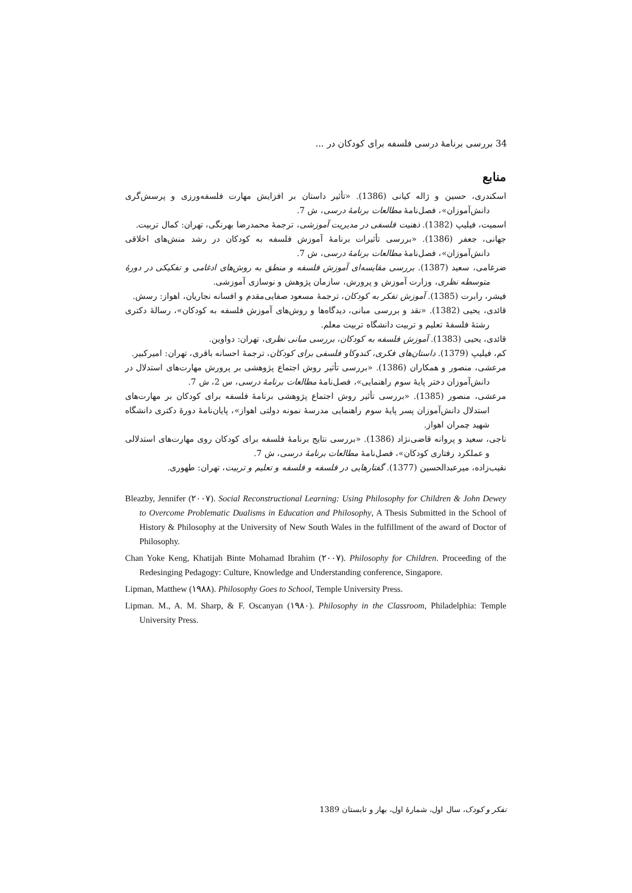34 بررسی برنامهٔ درسی فلسفه برای کودکان در ...
منابع
اسکندری، حسین و ژاله کیانی (1386). «تأثیر داستان بر افزایش مهارت فلسفه‌ورزی و پرسش‌گری دانش‌آموزان»، فصل‌نامهٔ مطالعات برنامهٔ درسی، ش 7.
اسمیت، فیلیپ (1382). ذهنیت فلسفی در مدیریت آموزشی، ترجمهٔ محمدرضا بهرنگی، تهران: کمال تربیت.
جهانی، جعفر (1386). «بررسی تأثیرات برنامهٔ آموزش فلسفه به کودکان در رشد منش‌های اخلاقی دانش‌آموزان»، فصل‌نامهٔ مطالعات برنامهٔ درسی، ش 7.
ضرغامی، سعید (1387). بررسی مقایسه‌ای آموزش فلسفه و منطق به روش‌های ادغامی و تفکیکی در دورهٔ متوسطه نظری، وزارت آموزش و پرورش، سازمان پژوهش و نوسازی آموزشی.
فیشر، رابرت (1385). آموزش تفکر به کودکان، ترجمهٔ مسعود صفایی‌مقدم و افسانه نجاریان، اهواز: رسش.
قائدی، یحیی (1382). «نقد و بررسی مبانی، دیدگاه‌ها و روش‌های آموزش فلسفه به کودکان»، رسالهٔ دکتری رشتهٔ فلسفهٔ تعلیم و تربیت دانشگاه تربیت معلم.
قائدی، یحیی (1383). آموزش فلسفه به کودکان، بررسی مبانی نظری، تهران: دواوین.
کم، فیلیپ (1379). داستان‌های فکری، کندوکاو فلسفی برای کودکان، ترجمهٔ احسانه باقری، تهران: امیرکبیر.
مرعشی، منصور و همکاران (1386). «بررسی تأثیر روش اجتماع پژوهشی بر پرورش مهارت‌های استدلال در دانش‌آموزان دختر پایهٔ سوم راهنمایی»، فصل‌نامهٔ مطالعات برنامهٔ درسی، س 2، ش 7.
مرعشی، منصور (1385). «بررسی تأثیر روش اجتماع پژوهشی برنامهٔ فلسفه برای کودکان بر مهارت‌های استدلال دانش‌آموزان پسر پایهٔ سوم راهنمایی مدرسهٔ نمونه دولتی اهواز»، پایان‌نامهٔ دورهٔ دکتری دانشگاه شهید چمران اهواز.
ناجی، سعید و پروانه قاضی‌نژاد (1386). «بررسی نتایج برنامهٔ فلسفه برای کودکان روی مهارت‌های استدلالی و عملکرد رفتاری کودکان»، فصل‌نامهٔ مطالعات برنامهٔ درسی، ش 7.
نقیب‌زاده، میرعبدالحسین (1377). گفتارهایی در فلسفه و فلسفه و تعلیم و تربیت، تهران: طهوری.
Bleazby, Jennifer (۲۰۰۷). Social Reconstructional Learning: Using Philosophy for Children & John Dewey to Overcome Problematic Dualisms in Education and Philosophy, A Thesis Submitted in the School of History & Philosophy at the University of New South Wales in the fulfillment of the award of Doctor of Philosophy.
Chan Yoke Keng, Khatijah Binte Mohamad Ibrahim (۲۰۰۷). Philosophy for Children. Proceeding of the Redesinging Pedagogy: Culture, Knowledge and Understanding conference, Singapore.
Lipman, Matthew (۱۹۸۸). Philosophy Goes to School, Temple University Press.
Lipman. M., A. M. Sharp, & F. Oscanyan (۱۹۸۰). Philosophy in the Classroom, Philadelphia: Temple University Press.
تفکر و کودک، سال اول، شمارهٔ اول، بهار و تابستان 1389